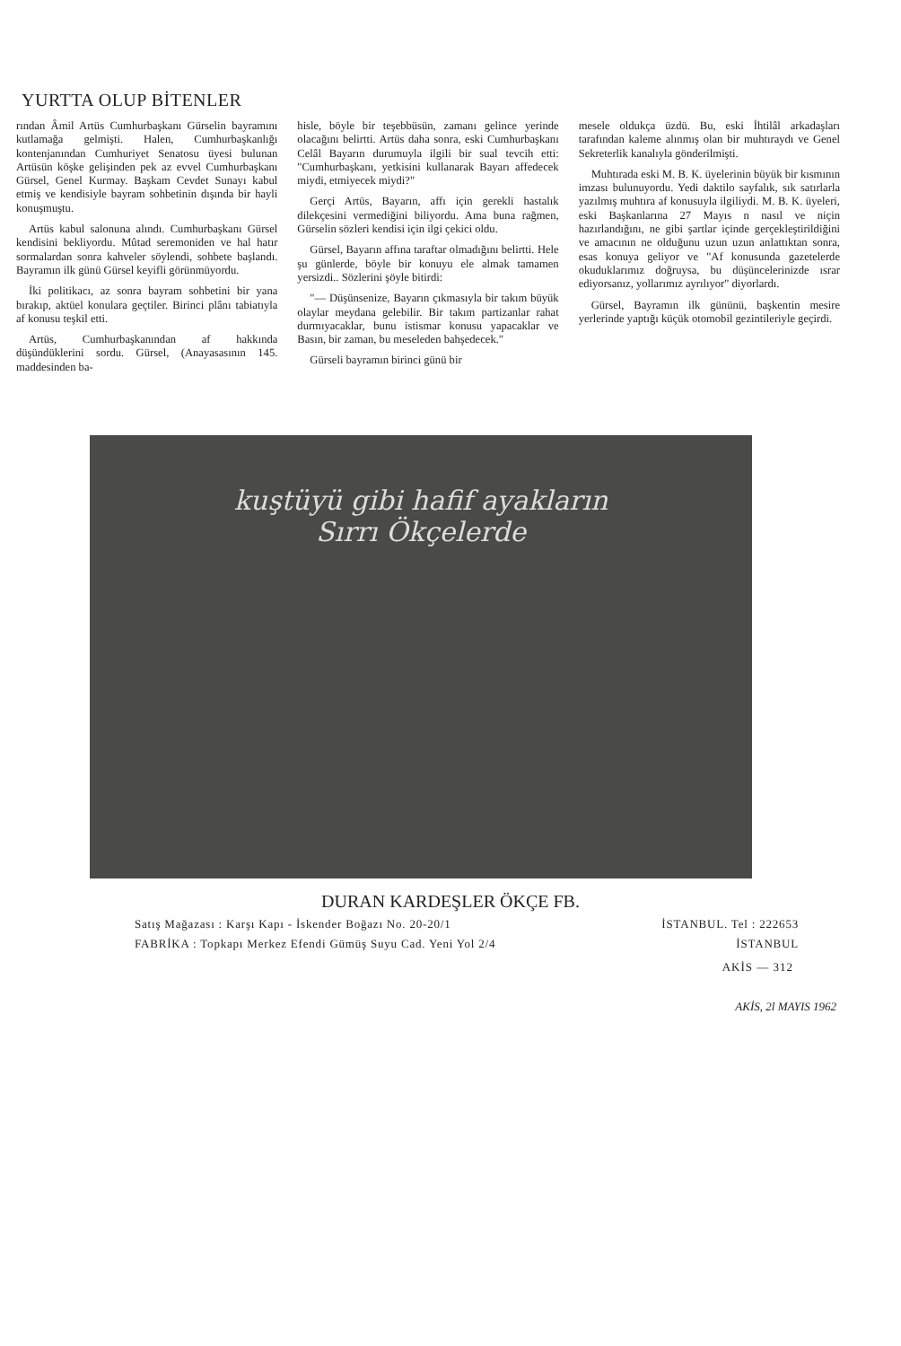YURTTA OLUP BİTENLER
rından Âmil Artüs Cumhurbaşkanı Gürselin bayramını kutlamağa gelmişti. Halen, Cumhurbaşkanlığı kontenjanından Cumhuriyet Senatosu üyesi bulunan Artüsün köşke gelişinden pek az evvel Cumhurbaşkanı Gürsel, Genel Kurmay. Başkam Cevdet Sunayı kabul etmiş ve kendisiyle bayram sohbetinin dışında bir hayli konuşmuştu.
Artüs kabul salonuna alındı. Cumhurbaşkanı Gürsel kendisini bekliyordu. Mûtad seremoniden ve hal hatır sormalardan sonra kahveler söylendi, sohbete başlandı. Bayramın ilk günü Gürsel keyifli görünmüyordu.
İki politikacı, az sonra bayram sohbetini bir yana bırakıp, aktüel konulara geçtiler. Birinci plânı tabiatıyla af konusu teşkil etti.
Artüs, Cumhurbaşkanından af hakkında düşündüklerini sordu. Gürsel, (Anayasasının 145. maddesinden ba-
hisle, böyle bir teşebbüsün, zamanı gelince yerinde olacağını belirtti. Artüs daha sonra, eski Cumhurbaşkanı Celâl Bayarın durumuyla ilgili bir sual tevcih etti: "Cumhurbaşkanı, yetkisini kullanarak Bayarı affedecek miydi, etmiyecek miydi?"
Gerçi Artüs, Bayarın, affı için gerekli hastalık dilekçesini vermediğini biliyordu. Ama buna rağmen, Gürselin sözleri kendisi için ilgi çekici oldu.
Gürsel, Bayarın affına taraftar olmadığını belirtti. Hele şu günlerde, böyle bir konuyu ele almak tamamen yersizdi.. Sözlerini şöyle bitirdi:
"— Düşünsenize, Bayarın çıkmasıyla bir takım büyük olaylar meydana gelebilir. Bir takım partizanlar rahat durmıyacaklar, bunu istismar konusu yapacaklar ve Basın, bir zaman, bu meseleden bahşedecek."
Gürseli bayramın birinci günü bir
mesele oldukça üzdü. Bu, eski İhtilâl arkadaşları tarafından kaleme alınmış olan bir muhtıraydı ve Genel Sekreterlik kanalıyla gönderilmişti.
Muhtırada eski M. B. K. üyelerinin büyük bir kısmının imzası bulunuyordu. Yedi daktilo sayfalık, sık satırlarla yazılmış muhtıra af konusuyla ilgiliydi. M. B. K. üyeleri, eski Başkanlarına 27 Mayıs n nasıl ve niçin hazırlandığını, ne gibi şartlar içinde gerçekleştirildiğini ve amacının ne olduğunu uzun uzun anlattıktan sonra, esas konuya geliyor ve "Af konusunda gazetelerde okuduklarımız doğruysa, bu düşüncelerinizde ısrar ediyorsanız, yollarımız ayrılıyor" diyorlardı.
Gürsel, Bayramın ilk gününü, başkentin mesire yerlerinde yaptığı küçük otomobil gezintileriyle geçirdi.
kuştüyü gibi hafif ayakların
Sırrı Ökçelerde
DURAN KARDEŞLER ÖKÇE FB.
Satış Mağazası : Karşı Kapı - İskender Boğazı No. 20-20/1 İSTANBUL. Tel : 222653
FABRİKA : Topkapı Merkez Efendi Gümüş Suyu Cad. Yeni Yol 2/4 İSTANBUL
AKİS — 312
AKİS, 2l MAYIS 1962